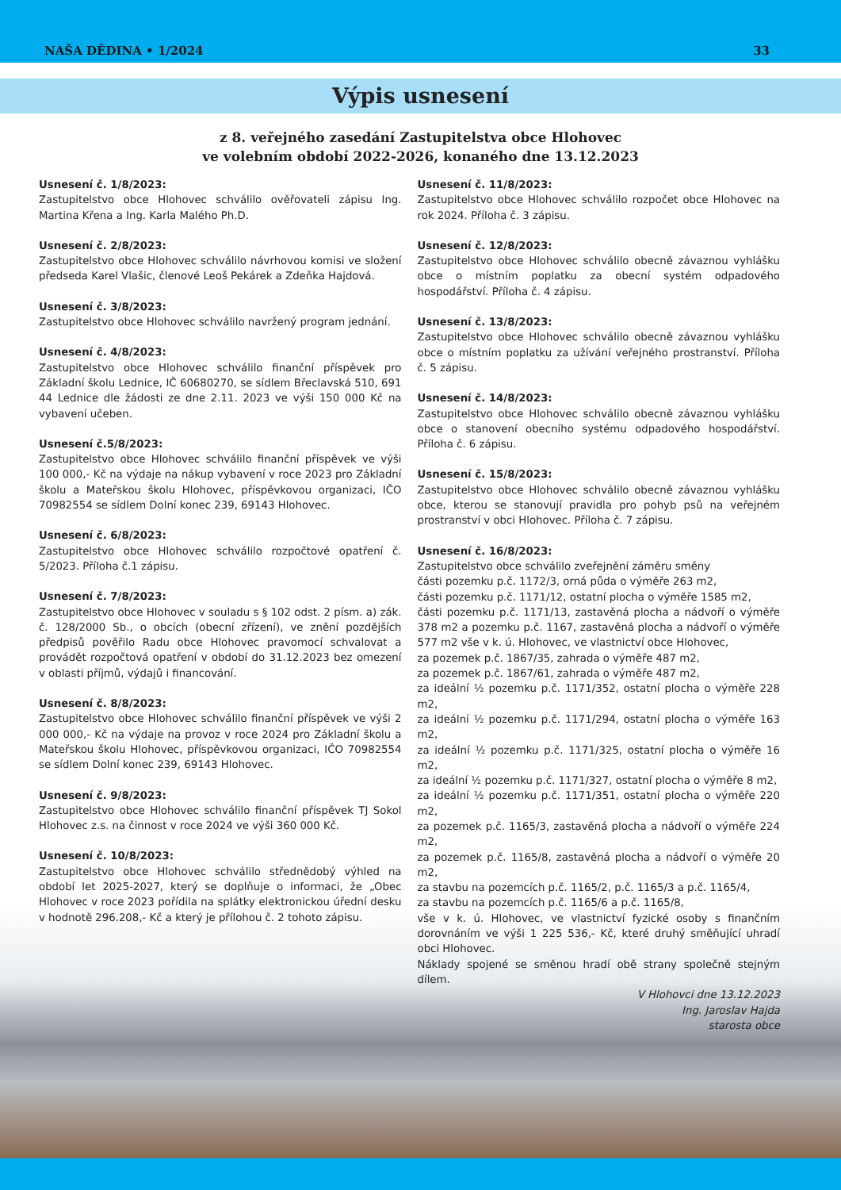NAŠA DĚDINA • 1/2024 33
Výpis usnesení
z 8. veřejného zasedání Zastupitelstva obce Hlohovec
ve volebním období 2022-2026, konaného dne 13.12.2023
Usnesení č. 1/8/2023:
Zastupitelstvo obce Hlohovec schválilo ověřovateli zápisu Ing. Martina Křena a Ing. Karla Malého Ph.D.
Usnesení č. 2/8/2023:
Zastupitelstvo obce Hlohovec schválilo návrhovou komisi ve složení předseda Karel Vlašic, členové Leoš Pekárek a Zdeňka Hajdová.
Usnesení č. 3/8/2023:
Zastupitelstvo obce Hlohovec schválilo navržený program jednání.
Usnesení č. 4/8/2023:
Zastupitelstvo obce Hlohovec schválilo finanční příspěvek pro Základní školu Lednice, IČ 60680270, se sídlem Břeclavská 510, 691 44 Lednice dle žádosti ze dne 2.11. 2023 ve výši 150 000 Kč na vybavení učeben.
Usnesení č.5/8/2023:
Zastupitelstvo obce Hlohovec schválilo finanční příspěvek ve výši 100 000,- Kč na výdaje na nákup vybavení v roce 2023 pro Základní školu a Mateřskou školu Hlohovec, příspěvkovou organizaci, IČO 70982554 se sídlem Dolní konec 239, 69143 Hlohovec.
Usnesení č. 6/8/2023:
Zastupitelstvo obce Hlohovec schválilo rozpočtové opatření č. 5/2023. Příloha č.1 zápisu.
Usnesení č. 7/8/2023:
Zastupitelstvo obce Hlohovec v souladu s § 102 odst. 2 písm. a) zák. č. 128/2000 Sb., o obcích (obecní zřízení), ve znění pozdějších předpisů pověřilo Radu obce Hlohovec pravomocí schvalovat a provádět rozpočtová opatření v období do 31.12.2023 bez omezení v oblasti příjmů, výdajů i financování.
Usnesení č. 8/8/2023:
Zastupitelstvo obce Hlohovec schválilo finanční příspěvek ve výši 2 000 000,- Kč na výdaje na provoz v roce 2024 pro Základní školu a Mateřskou školu Hlohovec, příspěvkovou organizaci, IČO 70982554 se sídlem Dolní konec 239, 69143 Hlohovec.
Usnesení č. 9/8/2023:
Zastupitelstvo obce Hlohovec schválilo finanční příspěvek TJ Sokol Hlohovec z.s. na činnost v roce 2024 ve výši 360 000 Kč.
Usnesení č. 10/8/2023:
Zastupitelstvo obce Hlohovec schválilo střednědobý výhled na období let 2025-2027, který se doplňuje o informaci, že „Obec Hlohovec v roce 2023 pořídila na splátky elektronickou úřední desku v hodnotě 296.208,- Kč a který je přílohou č. 2 tohoto zápisu.
Usnesení č. 11/8/2023:
Zastupitelstvo obce Hlohovec schválilo rozpočet obce Hlohovec na rok 2024. Příloha č. 3 zápisu.
Usnesení č. 12/8/2023:
Zastupitelstvo obce Hlohovec schválilo obecně závaznou vyhlášku obce o místním poplatku za obecní systém odpadového hospodářství. Příloha č. 4 zápisu.
Usnesení č. 13/8/2023:
Zastupitelstvo obce Hlohovec schválilo obecně závaznou vyhlášku obce o místním poplatku za užívání veřejného prostranství. Příloha č. 5 zápisu.
Usnesení č. 14/8/2023:
Zastupitelstvo obce Hlohovec schválilo obecně závaznou vyhlášku obce o stanovení obecního systému odpadového hospodářství. Příloha č. 6 zápisu.
Usnesení č. 15/8/2023:
Zastupitelstvo obce Hlohovec schválilo obecně závaznou vyhlášku obce, kterou se stanovují pravidla pro pohyb psů na veřejném prostranství v obci Hlohovec. Příloha č. 7 zápisu.
Usnesení č. 16/8/2023:
Zastupitelstvo obce schválilo zveřejnění záměru směny
části pozemku p.č. 1172/3, orná půda o výměře 263 m2,
části pozemku p.č. 1171/12, ostatní plocha o výměře 1585 m2,
části pozemku p.č. 1171/13, zastavěná plocha a nádvoří o výměře 378 m2 a pozemku p.č. 1167, zastavěná plocha a nádvoří o výměře 577 m2 vše v k. ú. Hlohovec, ve vlastnictví obce Hlohovec,
za pozemek p.č. 1867/35, zahrada o výměře 487 m2,
za pozemek p.č. 1867/61, zahrada o výměře 487 m2,
za ideální ½ pozemku p.č. 1171/352, ostatní plocha o výměře 228 m2,
za ideální ½ pozemku p.č. 1171/294, ostatní plocha o výměře 163 m2,
za ideální ½ pozemku p.č. 1171/325, ostatní plocha o výměře 16 m2,
za ideální ½ pozemku p.č. 1171/327, ostatní plocha o výměře 8 m2,
za ideální ½ pozemku p.č. 1171/351, ostatní plocha o výměře 220 m2,
za pozemek p.č. 1165/3, zastavěná plocha a nádvoří o výměře 224 m2,
za pozemek p.č. 1165/8, zastavěná plocha a nádvoří o výměře 20 m2,
za stavbu na pozemcích p.č. 1165/2, p.č. 1165/3 a p.č. 1165/4,
za stavbu na pozemcích p.č. 1165/6 a p.č. 1165/8,
vše v k. ú. Hlohovec, ve vlastnictví fyzické osoby s finančním dorovnáním ve výši 1 225 536,- Kč, které druhý směňující uhradí obci Hlohovec.
Náklady spojené se směnou hradí obě strany společně stejným dílem.
V Hlohovci dne 13.12.2023
Ing. Jaroslav Hajda
starosta obce